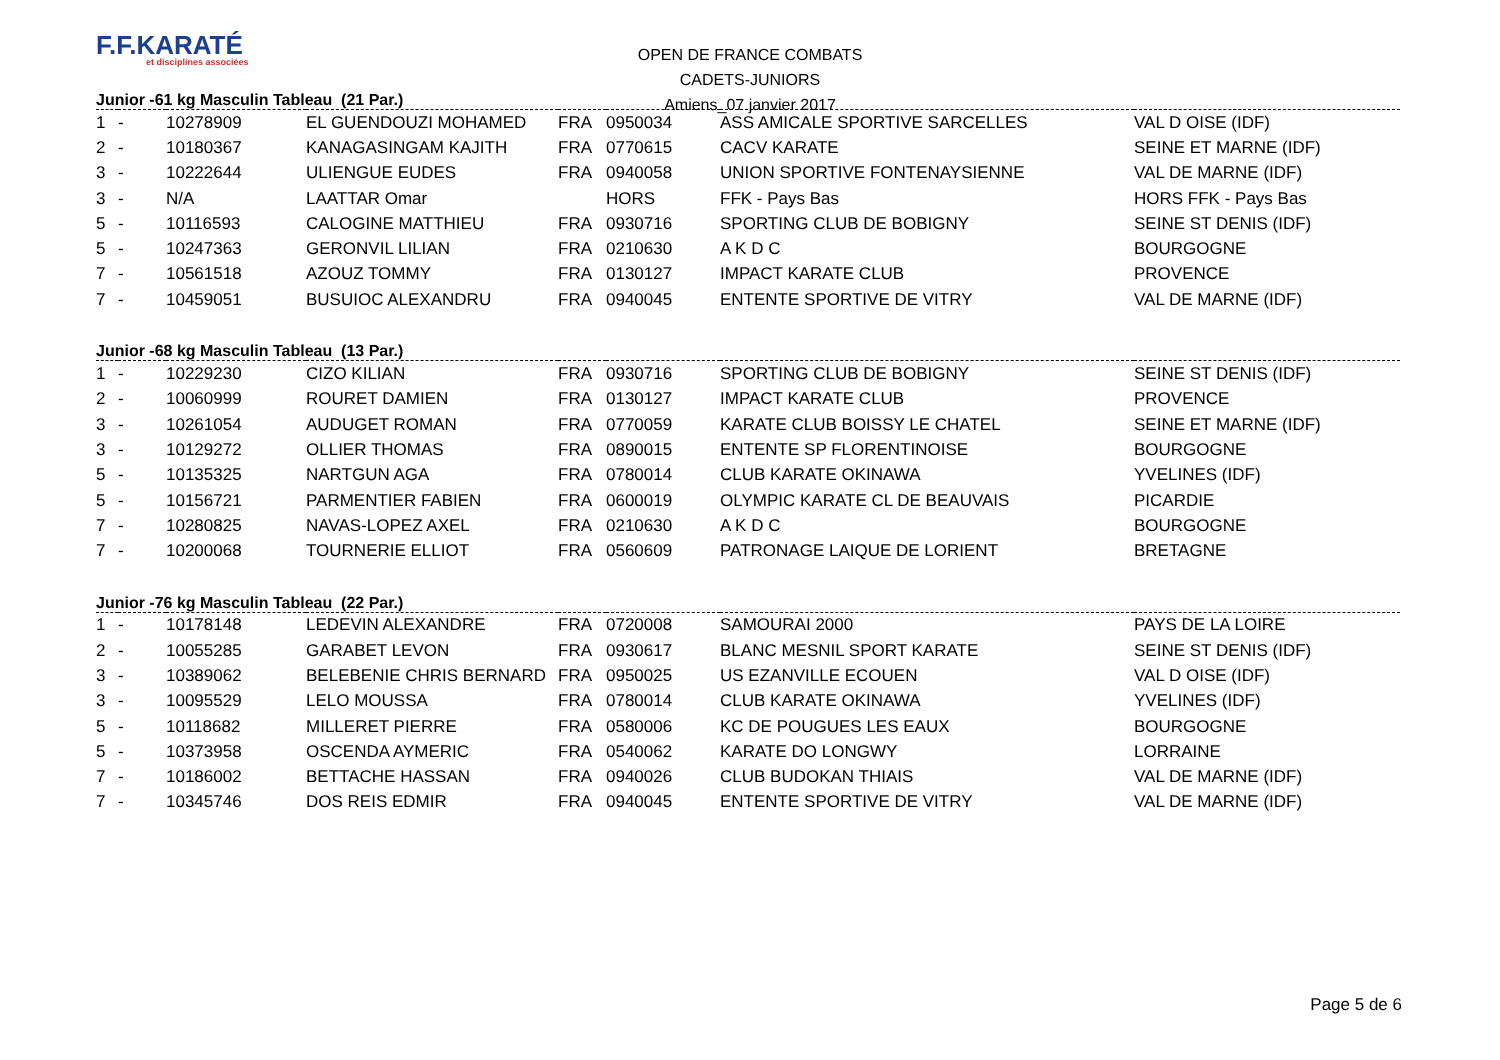F.F.KARATÉ
et disciplines associées
OPEN DE FRANCE COMBATS
CADETS-JUNIORS
Amiens_07 janvier 2017
Junior -61 kg Masculin Tableau (21 Par.)
| 1 | - | 10278909 | EL GUENDOUZI MOHAMED | FRA | 0950034 | ASS AMICALE SPORTIVE SARCELLES | VAL D OISE (IDF) |
| 2 | - | 10180367 | KANAGASINGAM KAJITH | FRA | 0770615 | CACV KARATE | SEINE ET MARNE (IDF) |
| 3 | - | 10222644 | ULIENGUE EUDES | FRA | 0940058 | UNION SPORTIVE FONTENAYSIENNE | VAL DE MARNE (IDF) |
| 3 | - | N/A | LAATTAR Omar | | HORS | FFK - Pays Bas | HORS FFK - Pays Bas |
| 5 | - | 10116593 | CALOGINE MATTHIEU | FRA | 0930716 | SPORTING CLUB DE BOBIGNY | SEINE ST DENIS (IDF) |
| 5 | - | 10247363 | GERONVIL LILIAN | FRA | 0210630 | A K D C | BOURGOGNE |
| 7 | - | 10561518 | AZOUZ TOMMY | FRA | 0130127 | IMPACT KARATE CLUB | PROVENCE |
| 7 | - | 10459051 | BUSUIOC ALEXANDRU | FRA | 0940045 | ENTENTE SPORTIVE DE VITRY | VAL DE MARNE (IDF) |
Junior -68 kg Masculin Tableau (13 Par.)
| 1 | - | 10229230 | CIZO KILIAN | FRA | 0930716 | SPORTING CLUB DE BOBIGNY | SEINE ST DENIS (IDF) |
| 2 | - | 10060999 | ROURET DAMIEN | FRA | 0130127 | IMPACT KARATE CLUB | PROVENCE |
| 3 | - | 10261054 | AUDUGET ROMAN | FRA | 0770059 | KARATE CLUB BOISSY LE CHATEL | SEINE ET MARNE (IDF) |
| 3 | - | 10129272 | OLLIER THOMAS | FRA | 0890015 | ENTENTE SP FLORENTINOISE | BOURGOGNE |
| 5 | - | 10135325 | NARTGUN AGA | FRA | 0780014 | CLUB KARATE OKINAWA | YVELINES (IDF) |
| 5 | - | 10156721 | PARMENTIER FABIEN | FRA | 0600019 | OLYMPIC KARATE CL DE BEAUVAIS | PICARDIE |
| 7 | - | 10280825 | NAVAS-LOPEZ AXEL | FRA | 0210630 | A K D C | BOURGOGNE |
| 7 | - | 10200068 | TOURNERIE ELLIOT | FRA | 0560609 | PATRONAGE LAIQUE DE LORIENT | BRETAGNE |
Junior -76 kg Masculin Tableau (22 Par.)
| 1 | - | 10178148 | LEDEVIN ALEXANDRE | FRA | 0720008 | SAMOURAI 2000 | PAYS DE LA LOIRE |
| 2 | - | 10055285 | GARABET LEVON | FRA | 0930617 | BLANC MESNIL SPORT KARATE | SEINE ST DENIS (IDF) |
| 3 | - | 10389062 | BELEBENIE CHRIS BERNARD | FRA | 0950025 | US EZANVILLE ECOUEN | VAL D OISE (IDF) |
| 3 | - | 10095529 | LELO MOUSSA | FRA | 0780014 | CLUB KARATE OKINAWA | YVELINES (IDF) |
| 5 | - | 10118682 | MILLERET PIERRE | FRA | 0580006 | KC DE POUGUES LES EAUX | BOURGOGNE |
| 5 | - | 10373958 | OSCENDA AYMERIC | FRA | 0540062 | KARATE DO LONGWY | LORRAINE |
| 7 | - | 10186002 | BETTACHE HASSAN | FRA | 0940026 | CLUB BUDOKAN THIAIS | VAL DE MARNE (IDF) |
| 7 | - | 10345746 | DOS REIS EDMIR | FRA | 0940045 | ENTENTE SPORTIVE DE VITRY | VAL DE MARNE (IDF) |
Page 5 de 6